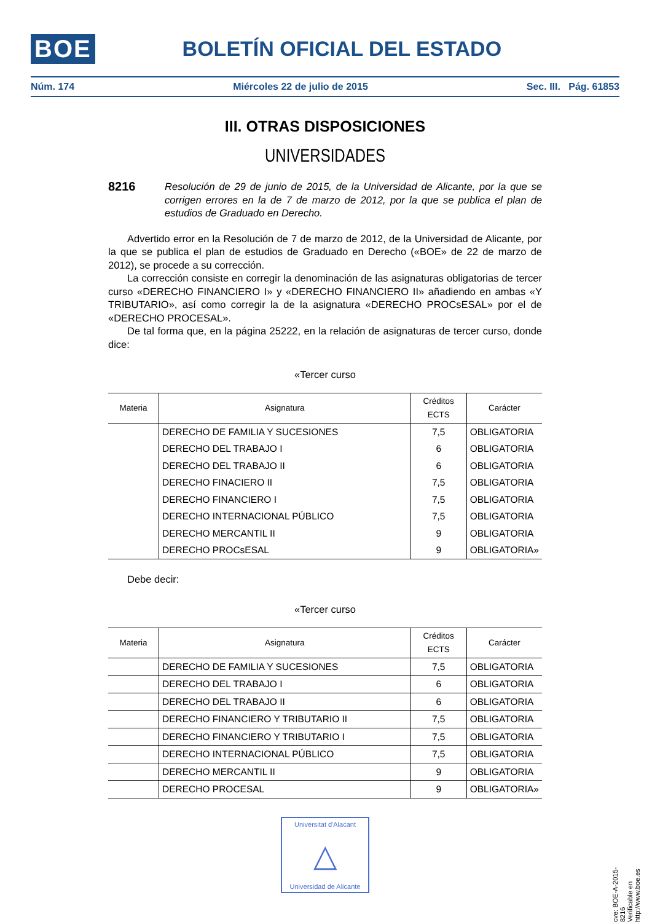BOE BOLETÍN OFICIAL DEL ESTADO
Núm. 174 Miércoles 22 de julio de 2015 Sec. III. Pág. 61853
III. OTRAS DISPOSICIONES
UNIVERSIDADES
8216 Resolución de 29 de junio de 2015, de la Universidad de Alicante, por la que se corrigen errores en la de 7 de marzo de 2012, por la que se publica el plan de estudios de Graduado en Derecho.
Advertido error en la Resolución de 7 de marzo de 2012, de la Universidad de Alicante, por la que se publica el plan de estudios de Graduado en Derecho («BOE» de 22 de marzo de 2012), se procede a su corrección.
La corrección consiste en corregir la denominación de las asignaturas obligatorias de tercer curso «DERECHO FINANCIERO I» y «DERECHO FINANCIERO II» añadiendo en ambas «Y TRIBUTARIO», así como corregir la de la asignatura «DERECHO PROCsESAL» por el de «DERECHO PROCESAL».
De tal forma que, en la página 25222, en la relación de asignaturas de tercer curso, donde dice:
«Tercer curso
| Materia | Asignatura | Créditos ECTS | Carácter |
| --- | --- | --- | --- |
| | DERECHO DE FAMILIA Y SUCESIONES | 7,5 | OBLIGATORIA |
| | DERECHO DEL TRABAJO I | 6 | OBLIGATORIA |
| | DERECHO DEL TRABAJO II | 6 | OBLIGATORIA |
| | DERECHO FINACIERO II | 7,5 | OBLIGATORIA |
| | DERECHO FINANCIERO I | 7,5 | OBLIGATORIA |
| | DERECHO INTERNACIONAL PÚBLICO | 7,5 | OBLIGATORIA |
| | DERECHO MERCANTIL II | 9 | OBLIGATORIA |
| | DERECHO PROCsESAL | 9 | OBLIGATORIA» |
Debe decir:
«Tercer curso
| Materia | Asignatura | Créditos ECTS | Carácter |
| --- | --- | --- | --- |
| | DERECHO DE FAMILIA Y SUCESIONES | 7,5 | OBLIGATORIA |
| | DERECHO DEL TRABAJO I | 6 | OBLIGATORIA |
| | DERECHO DEL TRABAJO II | 6 | OBLIGATORIA |
| | DERECHO FINANCIERO Y TRIBUTARIO II | 7,5 | OBLIGATORIA |
| | DERECHO FINANCIERO Y TRIBUTARIO I | 7,5 | OBLIGATORIA |
| | DERECHO INTERNACIONAL PÚBLICO | 7,5 | OBLIGATORIA |
| | DERECHO MERCANTIL II | 9 | OBLIGATORIA |
| | DERECHO PROCESAL | 9 | OBLIGATORIA» |
Universitat d'Alacant
△
Universidad de Alicante
cve: BOE-A-2015-8216
Verificable en http://www.boe.es